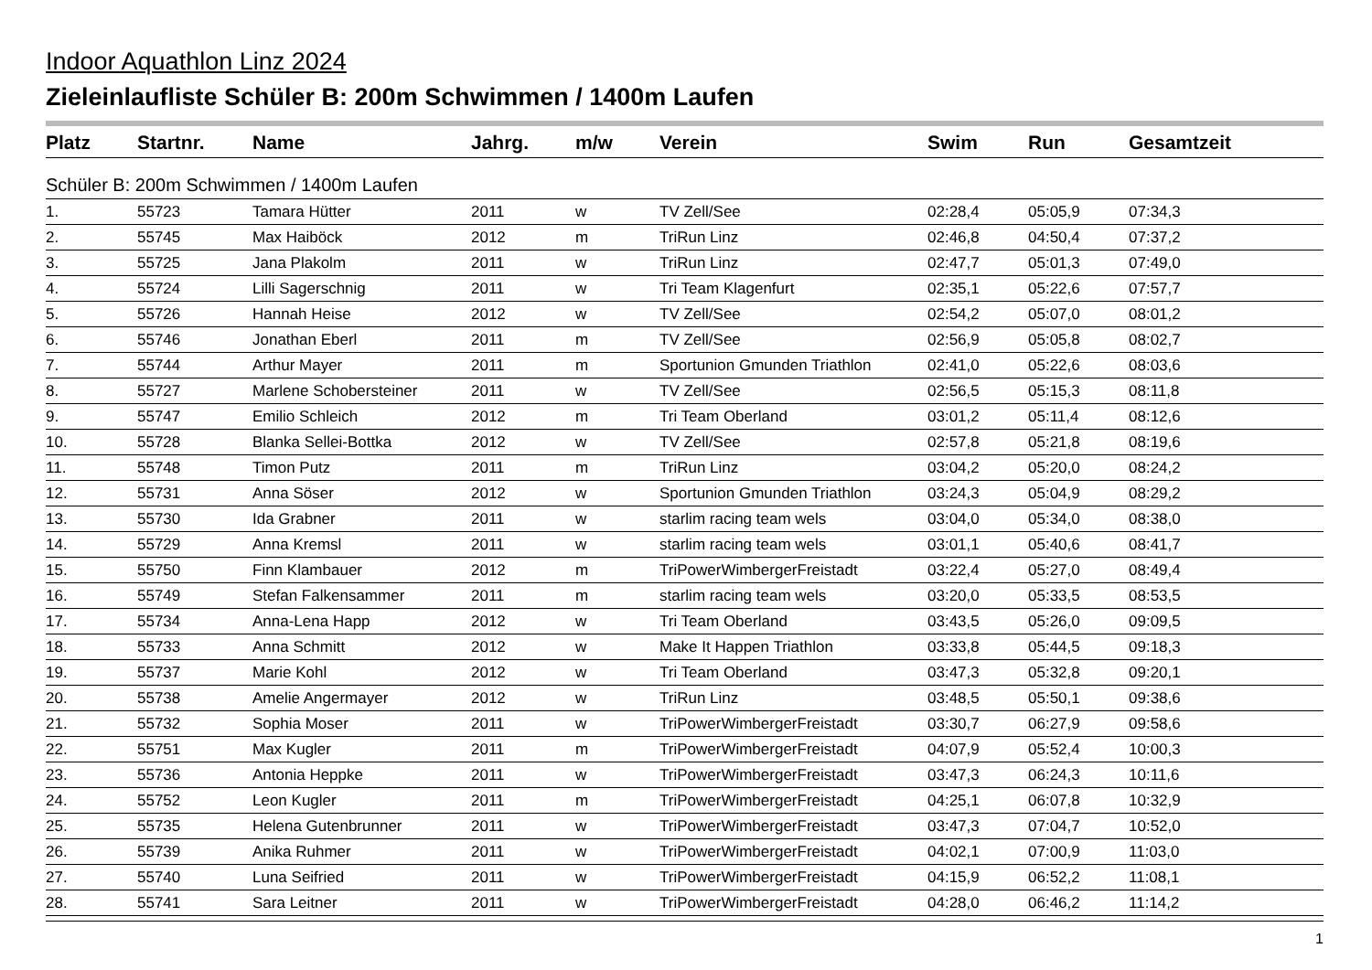Indoor Aquathlon Linz 2024
Zieleinlaufliste Schüler B: 200m Schwimmen / 1400m Laufen
| Platz | Startnr. | Name | Jahrg. | m/w | Verein | Swim | Run | Gesamtzeit |
| --- | --- | --- | --- | --- | --- | --- | --- | --- |
| Schüler B: 200m Schwimmen / 1400m Laufen | | | | | | | | |
| 1. | 55723 | Tamara Hütter | 2011 | w | TV Zell/See | 02:28,4 | 05:05,9 | 07:34,3 |
| 2. | 55745 | Max Haiböck | 2012 | m | TriRun Linz | 02:46,8 | 04:50,4 | 07:37,2 |
| 3. | 55725 | Jana Plakolm | 2011 | w | TriRun Linz | 02:47,7 | 05:01,3 | 07:49,0 |
| 4. | 55724 | Lilli Sagerschnig | 2011 | w | Tri Team Klagenfurt | 02:35,1 | 05:22,6 | 07:57,7 |
| 5. | 55726 | Hannah Heise | 2012 | w | TV Zell/See | 02:54,2 | 05:07,0 | 08:01,2 |
| 6. | 55746 | Jonathan Eberl | 2011 | m | TV Zell/See | 02:56,9 | 05:05,8 | 08:02,7 |
| 7. | 55744 | Arthur Mayer | 2011 | m | Sportunion Gmunden Triathlon | 02:41,0 | 05:22,6 | 08:03,6 |
| 8. | 55727 | Marlene Schobersteiner | 2011 | w | TV Zell/See | 02:56,5 | 05:15,3 | 08:11,8 |
| 9. | 55747 | Emilio Schleich | 2012 | m | Tri Team Oberland | 03:01,2 | 05:11,4 | 08:12,6 |
| 10. | 55728 | Blanka Sellei-Bottka | 2012 | w | TV Zell/See | 02:57,8 | 05:21,8 | 08:19,6 |
| 11. | 55748 | Timon Putz | 2011 | m | TriRun Linz | 03:04,2 | 05:20,0 | 08:24,2 |
| 12. | 55731 | Anna Söser | 2012 | w | Sportunion Gmunden Triathlon | 03:24,3 | 05:04,9 | 08:29,2 |
| 13. | 55730 | Ida Grabner | 2011 | w | starlim racing team wels | 03:04,0 | 05:34,0 | 08:38,0 |
| 14. | 55729 | Anna Kremsl | 2011 | w | starlim racing team wels | 03:01,1 | 05:40,6 | 08:41,7 |
| 15. | 55750 | Finn Klambauer | 2012 | m | TriPowerWimbergerFreistadt | 03:22,4 | 05:27,0 | 08:49,4 |
| 16. | 55749 | Stefan Falkensammer | 2011 | m | starlim racing team wels | 03:20,0 | 05:33,5 | 08:53,5 |
| 17. | 55734 | Anna-Lena Happ | 2012 | w | Tri Team Oberland | 03:43,5 | 05:26,0 | 09:09,5 |
| 18. | 55733 | Anna Schmitt | 2012 | w | Make It Happen Triathlon | 03:33,8 | 05:44,5 | 09:18,3 |
| 19. | 55737 | Marie Kohl | 2012 | w | Tri Team Oberland | 03:47,3 | 05:32,8 | 09:20,1 |
| 20. | 55738 | Amelie Angermayer | 2012 | w | TriRun Linz | 03:48,5 | 05:50,1 | 09:38,6 |
| 21. | 55732 | Sophia Moser | 2011 | w | TriPowerWimbergerFreistadt | 03:30,7 | 06:27,9 | 09:58,6 |
| 22. | 55751 | Max Kugler | 2011 | m | TriPowerWimbergerFreistadt | 04:07,9 | 05:52,4 | 10:00,3 |
| 23. | 55736 | Antonia Heppke | 2011 | w | TriPowerWimbergerFreistadt | 03:47,3 | 06:24,3 | 10:11,6 |
| 24. | 55752 | Leon Kugler | 2011 | m | TriPowerWimbergerFreistadt | 04:25,1 | 06:07,8 | 10:32,9 |
| 25. | 55735 | Helena Gutenbrunner | 2011 | w | TriPowerWimbergerFreistadt | 03:47,3 | 07:04,7 | 10:52,0 |
| 26. | 55739 | Anika Ruhmer | 2011 | w | TriPowerWimbergerFreistadt | 04:02,1 | 07:00,9 | 11:03,0 |
| 27. | 55740 | Luna Seifried | 2011 | w | TriPowerWimbergerFreistadt | 04:15,9 | 06:52,2 | 11:08,1 |
| 28. | 55741 | Sara Leitner | 2011 | w | TriPowerWimbergerFreistadt | 04:28,0 | 06:46,2 | 11:14,2 |
1